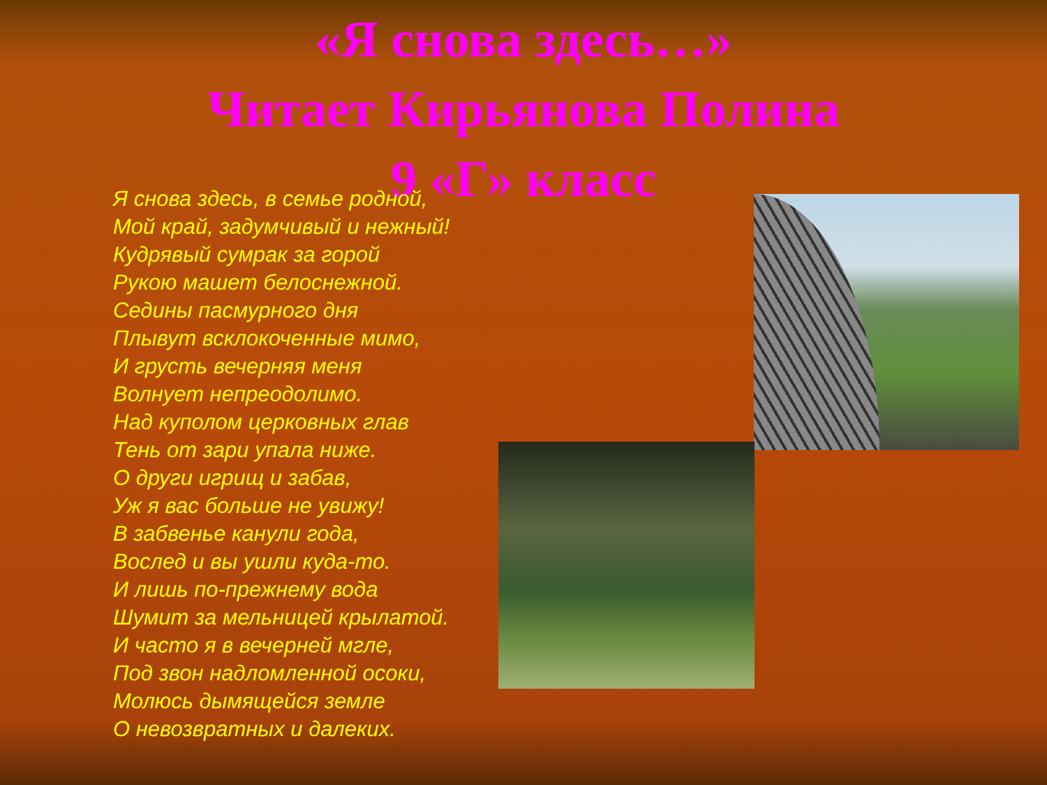«Я снова здесь…»
Читает Кирьянова Полина
9 «Г» класс
Я снова здесь, в семье родной,
Мой край, задумчивый и нежный!
Кудрявый сумрак за горой
Рукою машет белоснежной.
Седины пасмурного дня
Плывут всклокоченные мимо,
И грусть вечерняя меня
Волнует непреодолимо.
Над куполом церковных глав
Тень от зари упала ниже.
О други игрищ и забав,
Уж я вас больше не увижу!
В забвенье канули года,
Вослед и вы ушли куда-то.
И лишь по-прежнему вода
Шумит за мельницей крылатой.
И часто я в вечерней мгле,
Под звон надломленной осоки,
Молюсь дымящейся земле
О невозвратных и далеких.